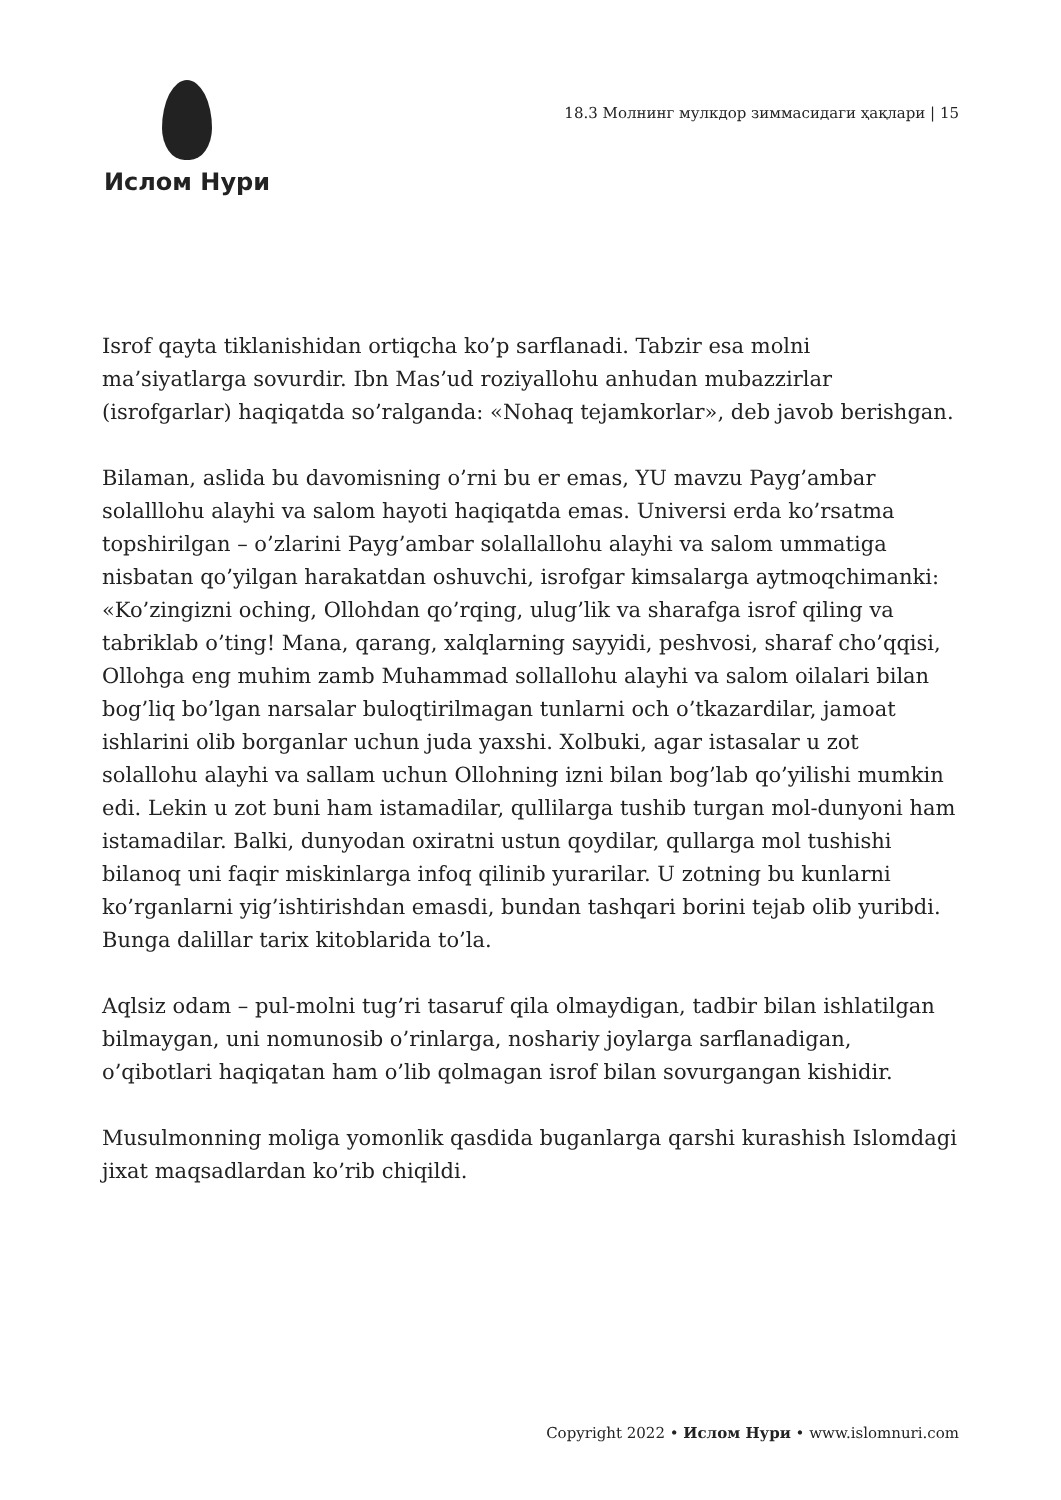Ислом Нури
18.3 Молнинг мулкдор зиммасидаги ҳақлари | 15
Isrof qayta tiklanishidan ortiqcha ko’p sarflanadi. Tabzir esa molni ma’siyatlarga sovurdir. Ibn Mas’ud roziyallohu anhudan mubazzirlar (isrofgarlar) haqiqatda so’ralganda: «Nohaq tejamkorlar», deb javob berishgan.
Bilaman, aslida bu davomisning o’rni bu er emas, YU mavzu Payg’ambar solalllohu alayhi va salom hayoti haqiqatda emas. Universi erda ko’rsatma topshirilgan – o’zlarini Payg’ambar solallallohu alayhi va salom ummatiga nisbatan qo’yilgan harakatdan oshuvchi, isrofgar kimsalarga aytmoqchimanki: «Ko’zingizni oching, Ollohdan qo’rqing, ulug’lik va sharafga isrof qiling va tabriklab o’ting! Mana, qarang, xalqlarning sayyidi, peshvosi, sharaf cho’qqisi, Ollohga eng muhim zamb Muhammad sollallohu alayhi va salom oilalari bilan bog’liq bo’lgan narsalar buloqtirilmagan tunlarni och o’tkazardilar, jamoat ishlarini olib borganlar uchun juda yaxshi. Xolbuki, agar istasalar u zot solallohu alayhi va sallam uchun Ollohning izni bilan bog’lab qo’yilishi mumkin edi. Lekin u zot buni ham istamadilar, qullilarga tushib turgan mol-dunyoni ham istamadilar. Balki, dunyodan oxiratni ustun qoydilar, qullarga mol tushishi bilanoq uni faqir miskinlarga infoq qilinib yurarilar. U zotning bu kunlarni ko’rganlarni yig’ishtirishdan emasdi, bundan tashqari borini tejab olib yuribdi. Bunga dalillar tarix kitoblarida to’la.
Aqlsiz odam – pul-molni tug’ri tasaruf qila olmaydigan, tadbir bilan ishlatilgan bilmaygan, uni nomunosib o’rinlarga, noshariy joylarga sarflanadigan, o’qibotlari haqiqatan ham o’lib qolmagan isrof bilan sovurgangan kishidir.
Musulmonning moliga yomonlik qasdida buganlarga qarshi kurashish Islomdagi jixat maqsadlardan ko’rib chiqildi.
Copyright 2022 • Ислом Нури • www.islomnuri.com